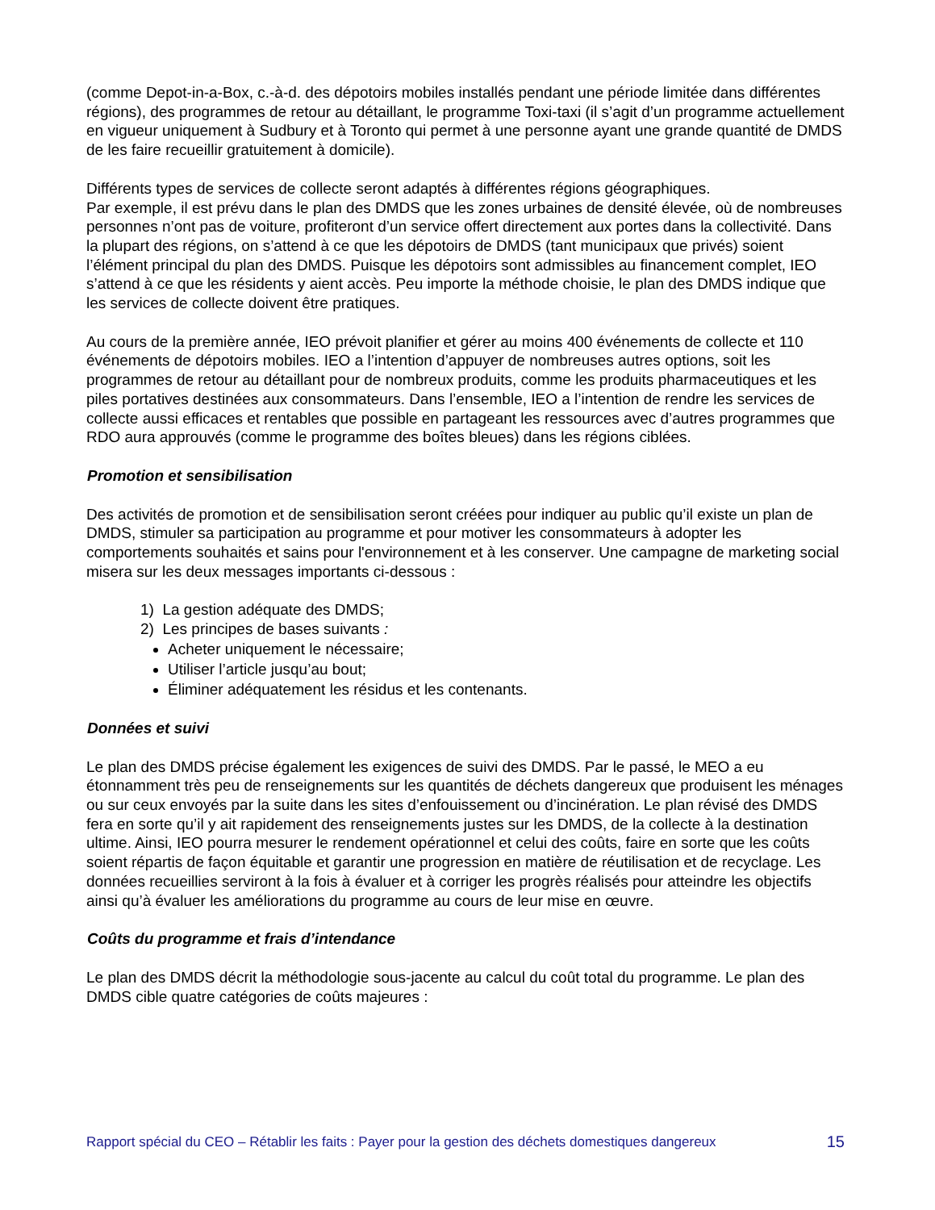(comme Depot-in-a-Box, c.-à-d. des dépotoirs mobiles installés pendant une période limitée dans différentes régions), des programmes de retour au détaillant, le programme Toxi-taxi (il s’agit d’un programme actuellement en vigueur uniquement à Sudbury et à Toronto qui permet à une personne ayant une grande quantité de DMDS de les faire recueillir gratuitement à domicile).
Différents types de services de collecte seront adaptés à différentes régions géographiques.
Par exemple, il est prévu dans le plan des DMDS que les zones urbaines de densité élevée, où de nombreuses personnes n’ont pas de voiture, profiteront d’un service offert directement aux portes dans la collectivité. Dans la plupart des régions, on s’attend à ce que les dépotoirs de DMDS (tant municipaux que privés) soient l’élément principal du plan des DMDS. Puisque les dépotoirs sont admissibles au financement complet, IEO s’attend à ce que les résidents y aient accès. Peu importe la méthode choisie, le plan des DMDS indique que les services de collecte doivent être pratiques.
Au cours de la première année, IEO prévoit planifier et gérer au moins 400 événements de collecte et 110 événements de dépotoirs mobiles. IEO a l’intention d’appuyer de nombreuses autres options, soit les programmes de retour au détaillant pour de nombreux produits, comme les produits pharmaceutiques et les piles portatives destinées aux consommateurs. Dans l’ensemble, IEO a l’intention de rendre les services de collecte aussi efficaces et rentables que possible en partageant les ressources avec d’autres programmes que RDO aura approuvés (comme le programme des boîtes bleues) dans les régions ciblées.
Promotion et sensibilisation
Des activités de promotion et de sensibilisation seront créées pour indiquer au public qu’il existe un plan de DMDS, stimuler sa participation au programme et pour motiver les consommateurs à adopter les comportements souhaités et sains pour l'environnement et à les conserver. Une campagne de marketing social misera sur les deux messages importants ci-dessous :
1) La gestion adéquate des DMDS;
2) Les principes de bases suivants :
Acheter uniquement le nécessaire;
Utiliser l’article jusqu’au bout;
Éliminer adéquatement les résidus et les contenants.
Données et suivi
Le plan des DMDS précise également les exigences de suivi des DMDS. Par le passé, le MEO a eu étonnamment très peu de renseignements sur les quantités de déchets dangereux que produisent les ménages ou sur ceux envoyés par la suite dans les sites d’enfouissement ou d’incinération. Le plan révisé des DMDS fera en sorte qu’il y ait rapidement des renseignements justes sur les DMDS, de la collecte à la destination ultime. Ainsi, IEO pourra mesurer le rendement opérationnel et celui des coûts, faire en sorte que les coûts soient répartis de façon équitable et garantir une progression en matière de réutilisation et de recyclage. Les données recueillies serviront à la fois à évaluer et à corriger les progrès réalisés pour atteindre les objectifs ainsi qu’à évaluer les améliorations du programme au cours de leur mise en œuvre.
Coûts du programme et frais d’intendance
Le plan des DMDS décrit la méthodologie sous-jacente au calcul du coût total du programme. Le plan des DMDS cible quatre catégories de coûts majeures :
Rapport spécial du CEO – Rétablir les faits : Payer pour la gestion des déchets domestiques dangereux 15